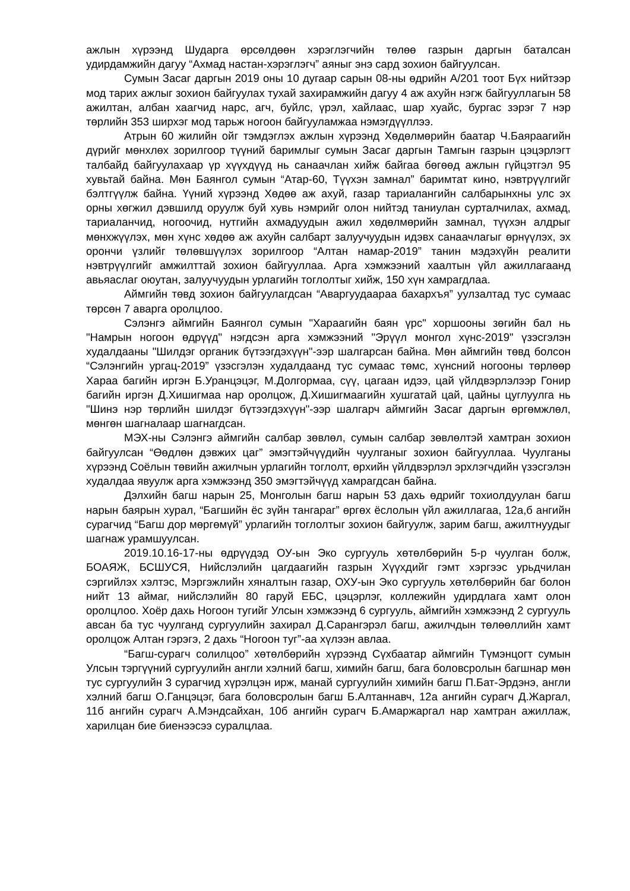ажлын хүрээнд Шударга өрсөлдөөн хэрэглэгчийн төлөө газрын даргын баталсан удирдамжийн дагуу “Ахмад настан-хэрэглэгч” аяныг энэ сард зохион байгуулсан.
Сумын Засаг даргын 2019 оны 10 дугаар сарын 08-ны өдрийн А/201 тоот Бүх нийтээр мод тарих ажлыг зохион байгуулах тухай захирамжийн дагуу 4 аж ахуйн нэгж байгууллагын 58 ажилтан, албан хаагчид нарс, агч, буйлс, үрэл, хайлаас, шар хуайс, бургас зэрэг 7 нэр төрлийн 353 ширхэг мод тарьж ногоон байгууламжаа нэмэгдүүллээ.
Атрын 60 жилийн ойг тэмдэглэх ажлын хүрээнд Хөдөлмөрийн баатар Ч.Баяраагийн дүрийг мөнхлөх зорилгоор түүний баримлыг сумын Засаг даргын Тамгын газрын цэцэрлэгт талбайд байгуулахаар үр хүүхдүүд нь санаачлан хийж байгаа бөгөөд ажлын гүйцэтгэл 95 хувьтай байна. Мөн Баянгол сумын “Атар-60, Түүхэн замнал” баримтат кино, нэвтрүүлгийг бэлтгүүлж байна. Үүний хүрээнд Хөдөө аж ахуй, газар тариалангийн салбарынхны улс эх орны хөгжил дэвшилд оруулж буй хувь нэмрийг олон нийтэд таниулан сурталчилах, ахмад, тариаланчид, ногоочид, нутгийн ахмадуудын ажил хөдөлмөрийн замнал, түүхэн алдрыг мөнхжүүлэх, мөн хүнс хөдөө аж ахуйн салбарт залуучуудын идэвх санаачлагыг өрнүүлэх, эх орончи үзлийг төлөвшүүлэх зорилгоор “Алтан намар-2019” танин мэдэхүйн реалити нэвтрүүлгийг амжилттай зохион байгууллаа. Арга хэмжээний хаалтын үйл ажиллагаанд авьяаслаг оюутан, залуучуудын урлагийн тоглолтыг хийж, 150 хүн хамрагдлаа.
Аймгийн төвд зохион байгуулагдсан “Аваргуудаараа бахархъя” уулзалтад тус сумаас төрсөн 7 аварга оролцлоо.
Сэлэнгэ аймгийн Баянгол сумын "Хараагийн баян үрс" хоршооны зөгийн бал нь "Намрын ногоон өдрүүд" нэгдсэн арга хэмжээний "Эрүүл монгол хүнс-2019" үзэсгэлэн худалдааны "Шилдэг органик бүтээгдэхүүн"-ээр шалгарсан байна. Мөн аймгийн төвд болсон “Сэлэнгийн ургац-2019” үзэсгэлэн худалдаанд тус сумаас төмс, хүнсний ногооны төрлөөр Хараа багийн иргэн Б.Уранцэцэг, М.Долгормаа, сүү, цагаан идээ, цай үйлдвэрлэлээр Гонир багийн иргэн Д.Хишигмаа нар оролцож, Д.Хишигмаагийн хушгатай цай, цайны цуглуулга нь "Шинэ нэр төрлийн шилдэг бүтээгдэхүүн"-ээр шалгарч аймгийн Засаг даргын өргөмжлөл, мөнгөн шагналаар шагнагдсан.
МЭХ-ны Сэлэнгэ аймгийн салбар зөвлөл, сумын салбар зөвлөлтэй хамтран зохион байгуулсан “Өөдлөн дэвжих цаг” эмэгтэйчүүдийн чуулганыг зохион байгууллаа. Чуулганы хүрээнд Соёлын төвийн ажилчын урлагийн тоглолт, өрхийн үйлдвэрлэл эрхлэгчдийн үзэсгэлэн худалдаа явуулж арга хэмжээнд 350 эмэгтэйчүүд хамрагдсан байна.
Дэлхийн багш нарын 25, Монголын багш нарын 53 дахь өдрийг тохиолдуулан багш нарын баярын хурал, “Багшийн ёс зүйн тангараг” өргөх ёслолын үйл ажиллагаа, 12а,б ангийн сурагчид “Багш дор мөргөмүй” урлагийн тоглолтыг зохион байгуулж, зарим багш, ажилтнуудыг шагнаж урамшуулсан.
2019.10.16-17-ны өдрүүдэд ОУ-ын Эко сургууль хөтөлбөрийн 5-р чуулган болж, БОАЯЖ, БСШУСЯ, Нийслэлийн цагдаагийн газрын Хүүхдийг гэмт хэргээс урьдчилан сэргийлэх хэлтэс, Мэргэжлийн хяналтын газар, ОХУ-ын Эко сургууль хөтөлбөрийн баг болон нийт 13 аймаг, нийслэлийн 80 гаруй ЕБС, цэцэрлэг, коллежийн удирдлага хамт олон оролцлоо. Хоёр дахь Ногоон тугийг Улсын хэмжээнд 6 сургууль, аймгийн хэмжээнд 2 сургууль авсан ба тус чуулганд сургуулийн захирал Д.Сарангэрэл багш, ажилчдын төлөөллийн хамт оролцож Алтан гэрэгэ, 2 дахь “Ногоон туг”-аа хүлээн авлаа.
“Багш-сурагч солилцоо” хөтөлбөрийн хүрээнд Сүхбаатар аймгийн Түмэнцогт сумын Улсын тэргүүний сургуулийн англи хэлний багш, химийн багш, бага боловсролын багшнар мөн тус сургуулийн 3 сурагчид хүрэлцэн ирж, манай сургуулийн химийн багш П.Бат-Эрдэнэ, англи хэлний багш О.Ганцэцэг, бага боловсролын багш Б.Алтаннавч, 12а ангийн сурагч Д.Жаргал, 11б ангийн сурагч А.Мэндсайхан, 10б ангийн сурагч Б.Амаржаргал нар хамтран ажиллаж, харилцан бие биенээсээ суралцлаа.